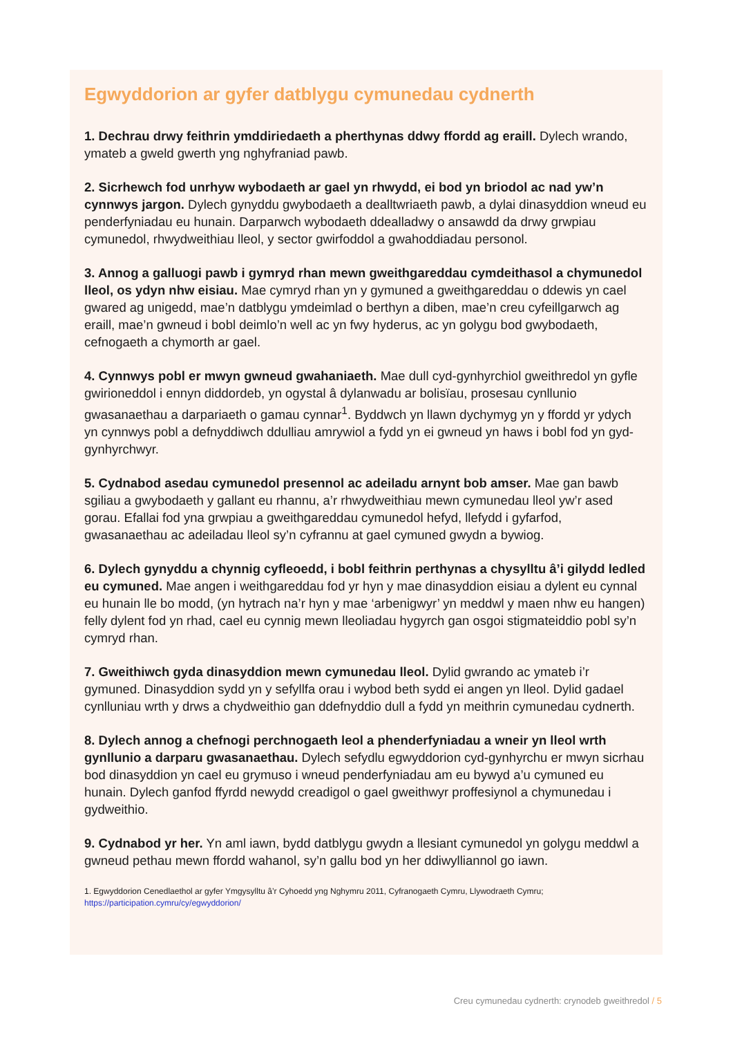Egwyddorion ar gyfer datblygu cymunedau cydnerth
1. Dechrau drwy feithrin ymddiriedaeth a pherthynas ddwy ffordd ag eraill. Dylech wrando, ymateb a gweld gwerth yng nghyfraniad pawb.
2. Sicrhewch fod unrhyw wybodaeth ar gael yn rhwydd, ei bod yn briodol ac nad yw’n cynnwys jargon. Dylech gynyddu gwybodaeth a dealltwriaeth pawb, a dylai dinasyddion wneud eu penderfyniadau eu hunain. Darparwch wybodaeth ddealladwy o ansawdd da drwy grwpiau cymunedol, rhwydweithiau lleol, y sector gwirfoddol a gwahoddiadau personol.
3. Annog a galluogi pawb i gymryd rhan mewn gweithgareddau cymdeithasol a chymunedol lleol, os ydyn nhw eisiau. Mae cymryd rhan yn y gymuned a gweithgareddau o ddewis yn cael gwared ag unigedd, mae’n datblygu ymdeimlad o berthyn a diben, mae’n creu cyfeillgarwch ag eraill, mae’n gwneud i bobl deimlo’n well ac yn fwy hyderus, ac yn golygu bod gwybodaeth, cefnogaeth a chymorth ar gael.
4. Cynnwys pobl er mwyn gwneud gwahaniaeth. Mae dull cyd-gynhyrchiol gweithredol yn gyfle gwirioneddol i ennyn diddordeb, yn ogystal â dylanwadu ar bolisïau, prosesau cynllunio gwasanaethau a darpariaeth o gamau cynnar<sup>1</sup>. Byddwch yn llawn dychymyg yn y ffordd yr ydych yn cynnwys pobl a defnyddiwch ddulliau amrywiol a fydd yn ei gwneud yn haws i bobl fod yn gyd-gynhyrchwyr.
5. Cydnabod asedau cymunedol presennol ac adeiladu arnynt bob amser. Mae gan bawb sgiliau a gwybodaeth y gallant eu rhannu, a’r rhwydweithiau mewn cymunedau lleol yw’r ased gorau. Efallai fod yna grwpiau a gweithgareddau cymunedol hefyd, llefydd i gyfarfod, gwasanaethau ac adeiladau lleol sy’n cyfrannu at gael cymuned gwydn a bywiog.
6. Dylech gynyddu a chynnig cyfleoedd, i bobl feithrin perthynas a chysylltu â’i gilydd ledled eu cymuned. Mae angen i weithgareddau fod yr hyn y mae dinasyddion eisiau a dylent eu cynnal eu hunain lle bo modd, (yn hytrach na’r hyn y mae ‘arbenigwyr’ yn meddwl y maen nhw eu hangen) felly dylent fod yn rhad, cael eu cynnig mewn lleoliadau hygyrch gan osgoi stigmateiddio pobl sy’n cymryd rhan.
7. Gweithiwch gyda dinasyddion mewn cymunedau lleol. Dylid gwrando ac ymateb i’r gymuned. Dinasyddion sydd yn y sefyllfa orau i wybod beth sydd ei angen yn lleol. Dylid gadael cynlluniau wrth y drws a chydweithio gan ddefnyddio dull a fydd yn meithrin cymunedau cydnerth.
8. Dylech annog a chefnogi perchnogaeth leol a phenderfyniadau a wneir yn lleol wrth gynllunio a darparu gwasanaethau. Dylech sefydlu egwyddorion cyd-gynhyrchu er mwyn sicrhau bod dinasyddion yn cael eu grymuso i wneud penderfyniadau am eu bywyd a’u cymuned eu hunain. Dylech ganfod ffyrdd newydd creadigol o gael gweithwyr proffesiynol a chymunedau i gydweithio.
9. Cydnabod yr her. Yn aml iawn, bydd datblygu gwydn a llesiant cymunedol yn golygu meddwl a gwneud pethau mewn ffordd wahanol, sy’n gallu bod yn her ddiwylliannol go iawn.
1. Egwyddorion Cenedlaethol ar gyfer Ymgysylltu â’r Cyhoedd yng Nghymru 2011, Cyfranogaeth Cymru, Llywodraeth Cymru; https://participation.cymru/cy/egwyddorion/
Creu cymunedau cydnerth: crynodeb gweithredol / 5